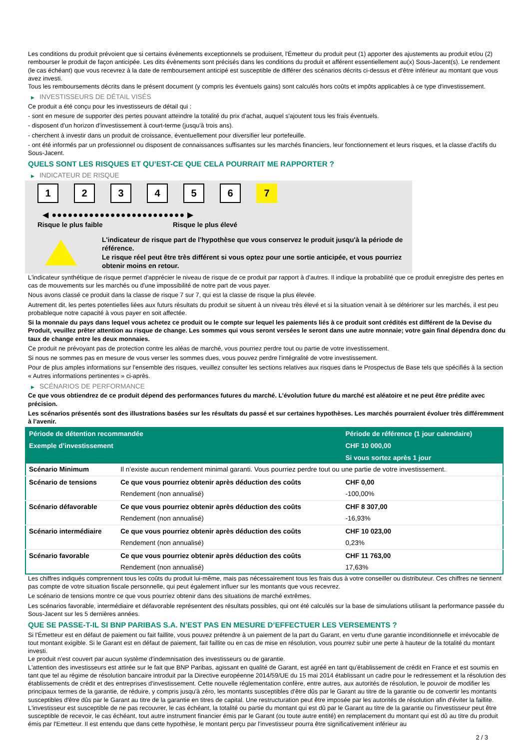Les conditions du produit prévoient que si certains évènements exceptionnels se produisent, l'Émetteur du produit peut (1) apporter des ajustements au produit et/ou (2) rembourser le produit de façon anticipée. Les dits évènements sont précisés dans les conditions du produit et afférent essentiellement au(x) Sous-Jacent(s). Le rendement (le cas échéant) que vous recevrez à la date de remboursement anticipé est susceptible de différer des scénarios décrits ci-dessus et d'être inférieur au montant que vous avez investi.
Tous les remboursements décrits dans le présent document (y compris les éventuels gains) sont calculés hors coûts et impôts applicables à ce type d'investissement.
▶ INVESTISSEURS DE DÉTAIL VISÉS
Ce produit a été conçu pour les investisseurs de détail qui :
- sont en mesure de supporter des pertes pouvant atteindre la totalité du prix d'achat, auquel s'ajoutent tous les frais éventuels.
- disposent d'un horizon d'investissement à court-terme (jusqu'à trois ans).
- cherchent à investir dans un produit de croissance, éventuellement pour diversifier leur portefeuille.
- ont été informés par un professionnel ou disposent de connaissances suffisantes sur les marchés financiers, leur fonctionnement et leurs risques, et la classe d'actifs du Sous-Jacent.
QUELS SONT LES RISQUES ET QU’EST-CE QUE CELA POURRAIT ME RAPPORTER ?
▶ INDICATEUR DE RISQUE
1 2 3 4 5 6 7
◀ ●●●●●●●●●●●●●●●●●●●●●●●●● ▶
Risque le plus faible Risque le plus élevé
L'indicateur de risque part de l'hypothèse que vous conservez le produit jusqu'à la période de référence.
Le risque réel peut être très différent si vous optez pour une sortie anticipée, et vous pourriez obtenir moins en retour.
L'indicateur synthétique de risque permet d'apprécier le niveau de risque de ce produit par rapport à d'autres. Il indique la probabilité que ce produit enregistre des pertes en cas de mouvements sur les marchés ou d'une impossibilité de notre part de vous payer.
Nous avons classé ce produit dans la classe de risque 7 sur 7, qui est la classe de risque la plus élevée.
Autrement dit, les pertes potentielles liées aux futurs résultats du produit se situent à un niveau très élevé et si la situation venait à se détériorer sur les marchés, il est peu probableque notre capacité à vous payer en soit affectée.
Si la monnaie du pays dans lequel vous achetez ce produit ou le compte sur lequel les paiements liés à ce produit sont crédités est différent de la Devise du Produit, veuillez prêter attention au risque de change. Les sommes qui vous seront versées le seront dans une autre monnaie; votre gain final dépendra donc du taux de change entre les deux monnaies.
Ce produit ne prévoyant pas de protection contre les aléas de marché, vous pourriez perdre tout ou partie de votre investissement.
Si nous ne sommes pas en mesure de vous verser les sommes dues, vous pouvez perdre l'intégralité de votre investissement.
Pour de plus amples informations sur l'ensemble des risques, veuillez consulter les sections relatives aux risques dans le Prospectus de Base tels que spécifiés à la section « Autres informations pertinentes » ci-après.
▶ SCÉNARIOS DE PERFORMANCE
Ce que vous obtiendrez de ce produit dépend des performances futures du marché. L’évolution future du marché est aléatoire et ne peut être prédite avec précision.
Les scénarios présentés sont des illustrations basées sur les résultats du passé et sur certaines hypothèses. Les marchés pourraient évoluer très différemment à l’avenir.
| Période de détention recommandée | | Période de référence (1 jour calendaire) |
| --- | --- | --- |
| Exemple d’investissement | | CHF 10 000,00 |
| | | Si vous sortez après 1 jour |
| Scénario Minimum | Il n’existe aucun rendement minimal garanti. Vous pourriez perdre tout ou une partie de votre investissement. | |
| Scénario de tensions | Ce que vous pourriez obtenir après déduction des coûts | CHF 0,00 |
| | Rendement (non annualisé) | -100,00% |
| Scénario défavorable | Ce que vous pourriez obtenir après déduction des coûts | CHF 8 307,00 |
| | Rendement (non annualisé) | -16,93% |
| Scénario intermédiaire | Ce que vous pourriez obtenir après déduction des coûts | CHF 10 023,00 |
| | Rendement (non annualisé) | 0,23% |
| Scénario favorable | Ce que vous pourriez obtenir après déduction des coûts | CHF 11 763,00 |
| | Rendement (non annualisé) | 17,63% |
Les chiffres indiqués comprennent tous les coûts du produit lui-même, mais pas nécessairement tous les frais dus à votre conseiller ou distributeur. Ces chiffres ne tiennent pas compte de votre situation fiscale personnelle, qui peut également influer sur les montants que vous recevrez.
Le scénario de tensions montre ce que vous pourriez obtenir dans des situations de marché extrêmes.
Les scénarios favorable, intermédiaire et défavorable représentent des résultats possibles, qui ont été calculés sur la base de simulations utilisant la performance passée du Sous-Jacent sur les 5 dernières années.
QUE SE PASSE-T-IL SI BNP PARIBAS S.A. N’EST PAS EN MESURE D’EFFECTUER LES VERSEMENTS ?
Si l'Émetteur est en défaut de paiement ou fait faillite, vous pouvez prétendre à un paiement de la part du Garant, en vertu d'une garantie inconditionnelle et irrévocable de tout montant exigible. Si le Garant est en défaut de paiement, fait faillite ou en cas de mise en résolution, vous pourrez subir une perte à hauteur de la totalité du montant investi.
Le produit n'est couvert par aucun système d'indemnisation des investisseurs ou de garantie.
L'attention des investisseurs est attirée sur le fait que BNP Paribas, agissant en qualité de Garant, est agréé en tant qu'établissement de crédit en France et est soumis en tant que tel au régime de résolution bancaire introduit par la Directive européenne 2014/59/UE du 15 mai 2014 établissant un cadre pour le redressement et la résolution des établissements de crédit et des entreprises d'investissement. Cette nouvelle réglementation confère, entre autres, aux autorités de résolution, le pouvoir de modifier les principaux termes de la garantie, de réduire, y compris jusqu'à zéro, les montants susceptibles d'être dûs par le Garant au titre de la garantie ou de convertir les montants susceptibles d'être dûs par le Garant au titre de la garantie en titres de capital. Une restructuration peut être imposée par les autorités de résolution afin d'éviter la faillite. L'investisseur est susceptible de ne pas recouvrer, le cas échéant, la totalité ou partie du montant qui est dû par le Garant au titre de la garantie ou l'investisseur peut être susceptible de recevoir, le cas échéant, tout autre instrument financier émis par le Garant (ou toute autre entité) en remplacement du montant qui est dû au titre du produit émis par l'Emetteur. Il est entendu que dans cette hypothèse, le montant perçu par l'investisseur pourra être significativement inférieur au
2 / 3